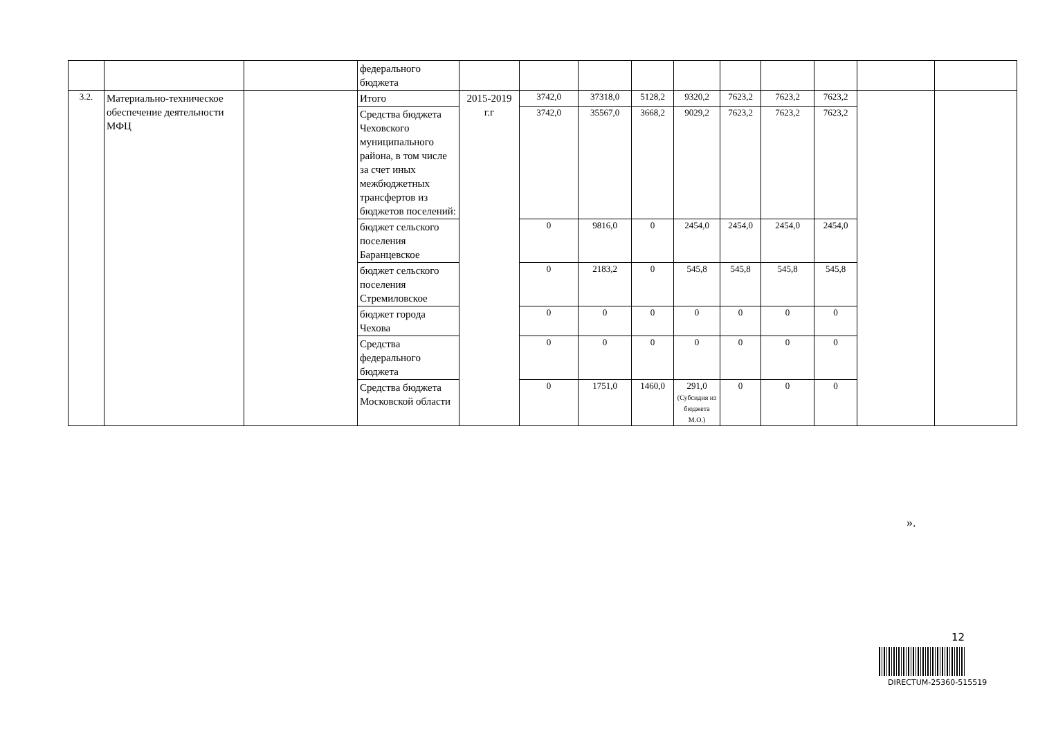| | | | федерального бюджета | | | | | | | | | | |
| 3.2. | Материально-техническое обеспечение деятельности МФЦ | | Итого | 2015-2019 г.г | 3742,0 | 37318,0 | 5128,2 | 9320,2 | 7623,2 | 7623,2 | 7623,2 | | |
| | | | Средства бюджета Чеховского муниципального района, в том числе за счет иных межбюджетных трансфертов из бюджетов поселений: | | 3742,0 | 35567,0 | 3668,2 | 9029,2 | 7623,2 | 7623,2 | 7623,2 | | |
| | | | бюджет сельского поселения Баранцевское | | 0 | 9816,0 | 0 | 2454,0 | 2454,0 | 2454,0 | 2454,0 | | |
| | | | бюджет сельского поселения Стремиловское | | 0 | 2183,2 | 0 | 545,8 | 545,8 | 545,8 | 545,8 | | |
| | | | бюджет города Чехова | | 0 | 0 | 0 | 0 | 0 | 0 | 0 | | |
| | | | Средства федерального бюджета | | 0 | 0 | 0 | 0 | 0 | 0 | 0 | | |
| | | | Средства бюджета Московской области | | 0 | 1751,0 | 1460,0 | 291,0 (Субсидия из бюджета М.О.) | 0 | 0 | 0 | | |
».
12
DIRECTUM-25360-515519